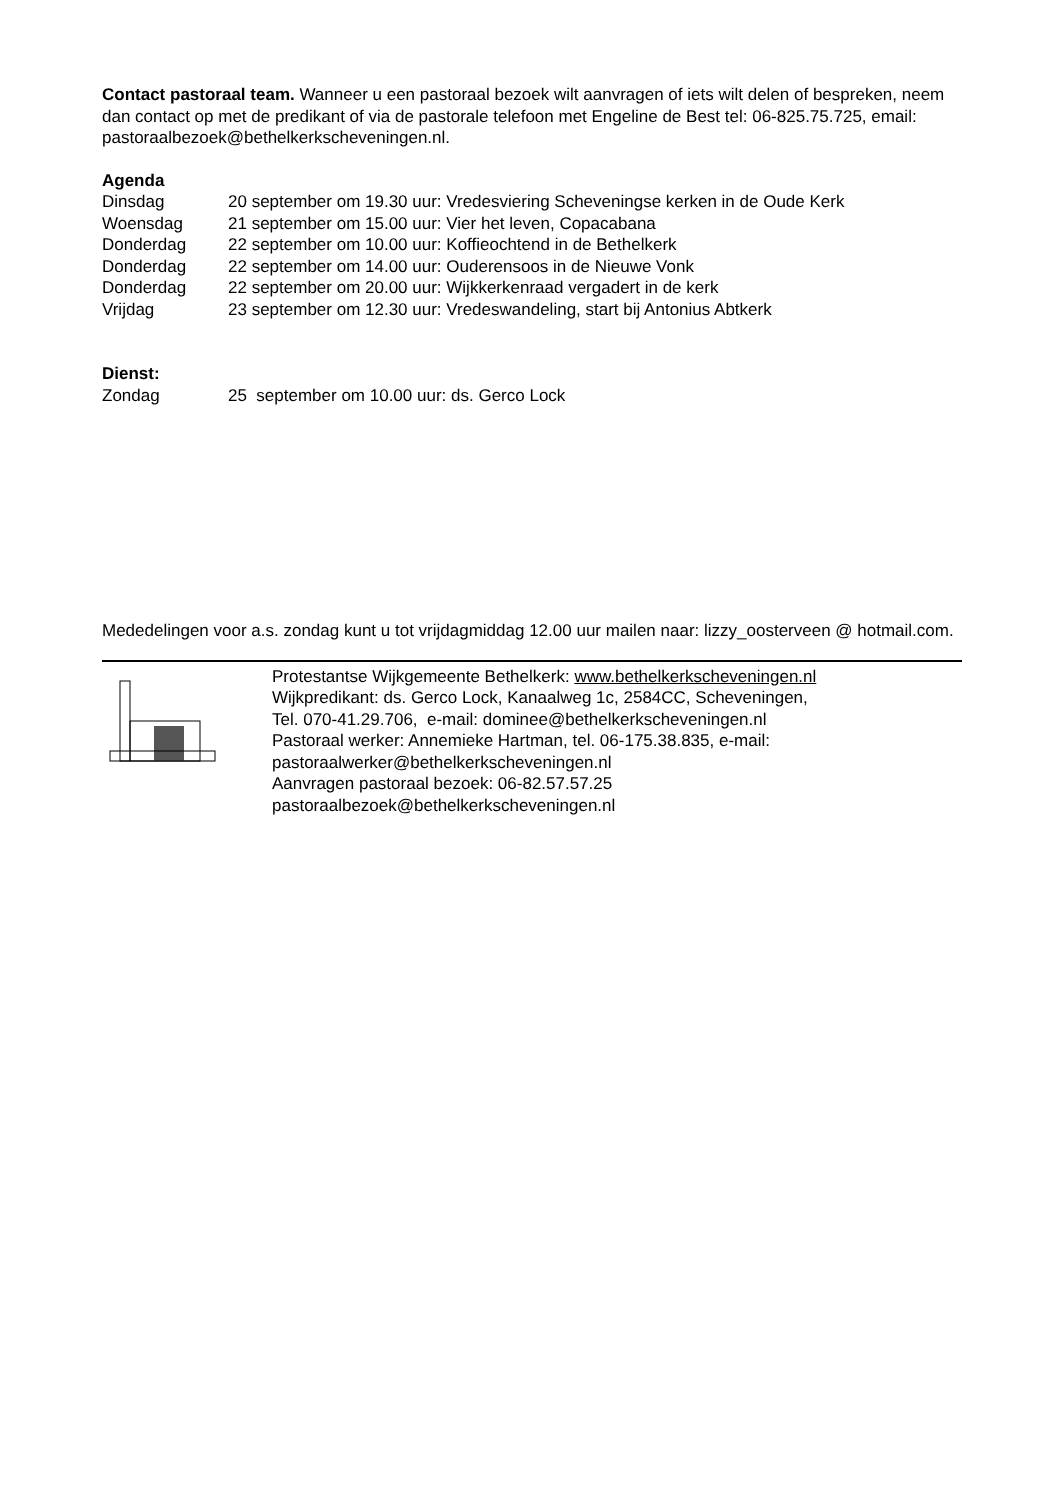Contact pastoraal team. Wanneer u een pastoraal bezoek wilt aanvragen of iets wilt delen of bespreken, neem dan contact op met de predikant of via de pastorale telefoon met Engeline de Best tel: 06-825.75.725, email: pastoraalbezoek@bethelkerkscheveningen.nl.
Agenda
Dinsdag 20 september om 19.30 uur: Vredesviering Scheveningse kerken in de Oude Kerk
Woensdag 21 september om 15.00 uur: Vier het leven, Copacabana
Donderdag 22 september om 10.00 uur: Koffieochtend in de Bethelkerk
Donderdag 22 september om 14.00 uur: Ouderensoos in de Nieuwe Vonk
Donderdag 22 september om 20.00 uur: Wijkkerkenraad vergadert in de kerk
Vrijdag 23 september om 12.30 uur: Vredeswandeling, start bij Antonius Abtkerk
Dienst:
Zondag 25 september om 10.00 uur: ds. Gerco Lock
Mededelingen voor a.s. zondag kunt u tot vrijdagmiddag 12.00 uur mailen naar: lizzy_oosterveen @ hotmail.com.
Protestantse Wijkgemeente Bethelkerk: www.bethelkerkscheveningen.nl
Wijkpredikant: ds. Gerco Lock, Kanaalweg 1c, 2584CC, Scheveningen,
Tel. 070-41.29.706, e-mail: dominee@bethelkerkscheveningen.nl
Pastoraal werker: Annemieke Hartman, tel. 06-175.38.835, e-mail:
pastoraalwerker@bethelkerkscheveningen.nl
Aanvragen pastoraal bezoek: 06-82.57.57.25
pastoraalbezoek@bethelkerkscheveningen.nl